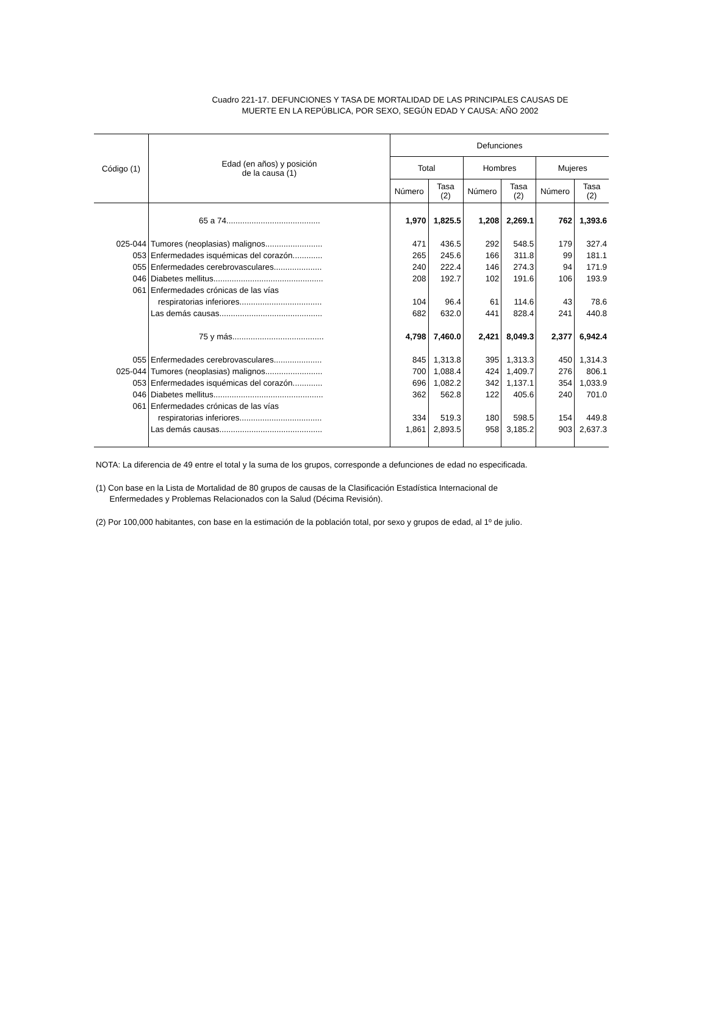Cuadro 221-17. DEFUNCIONES Y TASA DE MORTALIDAD DE LAS PRINCIPALES CAUSAS DE
MUERTE EN LA REPÚBLICA, POR SEXO, SEGÚN EDAD Y CAUSA: AÑO 2002
| Código (1) | Edad (en años) y posición de la causa (1) | Defunciones | | | | | |
| --- | --- | --- | --- | --- | --- | --- | --- |
| | | Total | | Hombres | | Mujeres | |
| | | Número | Tasa (2) | Número | Tasa (2) | Número | Tasa (2) |
| | 65 a 74......................................... | 1,970 | 1,825.5 | 1,208 | 2,269.1 | 762 | 1,393.6 |
| 025-044 | Tumores (neoplasias) malignos......................... | 471 | 436.5 | 292 | 548.5 | 179 | 327.4 |
| 053 | Enfermedades isquémicas del corazón............. | 265 | 245.6 | 166 | 311.8 | 99 | 181.1 |
| 055 | Enfermedades cerebrovasculares..................... | 240 | 222.4 | 146 | 274.3 | 94 | 171.9 |
| 046 | Diabetes mellitus................................................ | 208 | 192.7 | 102 | 191.6 | 106 | 193.9 |
| 061 | Enfermedades crónicas de las vías | | | | | | |
| | respiratorias inferiores.................................... | 104 | 96.4 | 61 | 114.6 | 43 | 78.6 |
| | Las demás causas............................................. | 682 | 632.0 | 441 | 828.4 | 241 | 440.8 |
| | 75 y más........................................ | 4,798 | 7,460.0 | 2,421 | 8,049.3 | 2,377 | 6,942.4 |
| 055 | Enfermedades cerebrovasculares..................... | 845 | 1,313.8 | 395 | 1,313.3 | 450 | 1,314.3 |
| 025-044 | Tumores (neoplasias) malignos......................... | 700 | 1,088.4 | 424 | 1,409.7 | 276 | 806.1 |
| 053 | Enfermedades isquémicas del corazón............. | 696 | 1,082.2 | 342 | 1,137.1 | 354 | 1,033.9 |
| 046 | Diabetes mellitus................................................ | 362 | 562.8 | 122 | 405.6 | 240 | 701.0 |
| 061 | Enfermedades crónicas de las vías | | | | | | |
| | respiratorias inferiores.................................... | 334 | 519.3 | 180 | 598.5 | 154 | 449.8 |
| | Las demás causas............................................. | 1,861 | 2,893.5 | 958 | 3,185.2 | 903 | 2,637.3 |
NOTA: La diferencia de 49 entre el total y la suma de los grupos, corresponde a defunciones de edad no especificada.
(1) Con base en la Lista de Mortalidad de 80 grupos de causas de la Clasificación Estadística Internacional de
Enfermedades y Problemas Relacionados con la Salud (Décima Revisión).
(2) Por 100,000 habitantes, con base en la estimación de la población total, por sexo y grupos de edad, al 1º de julio.